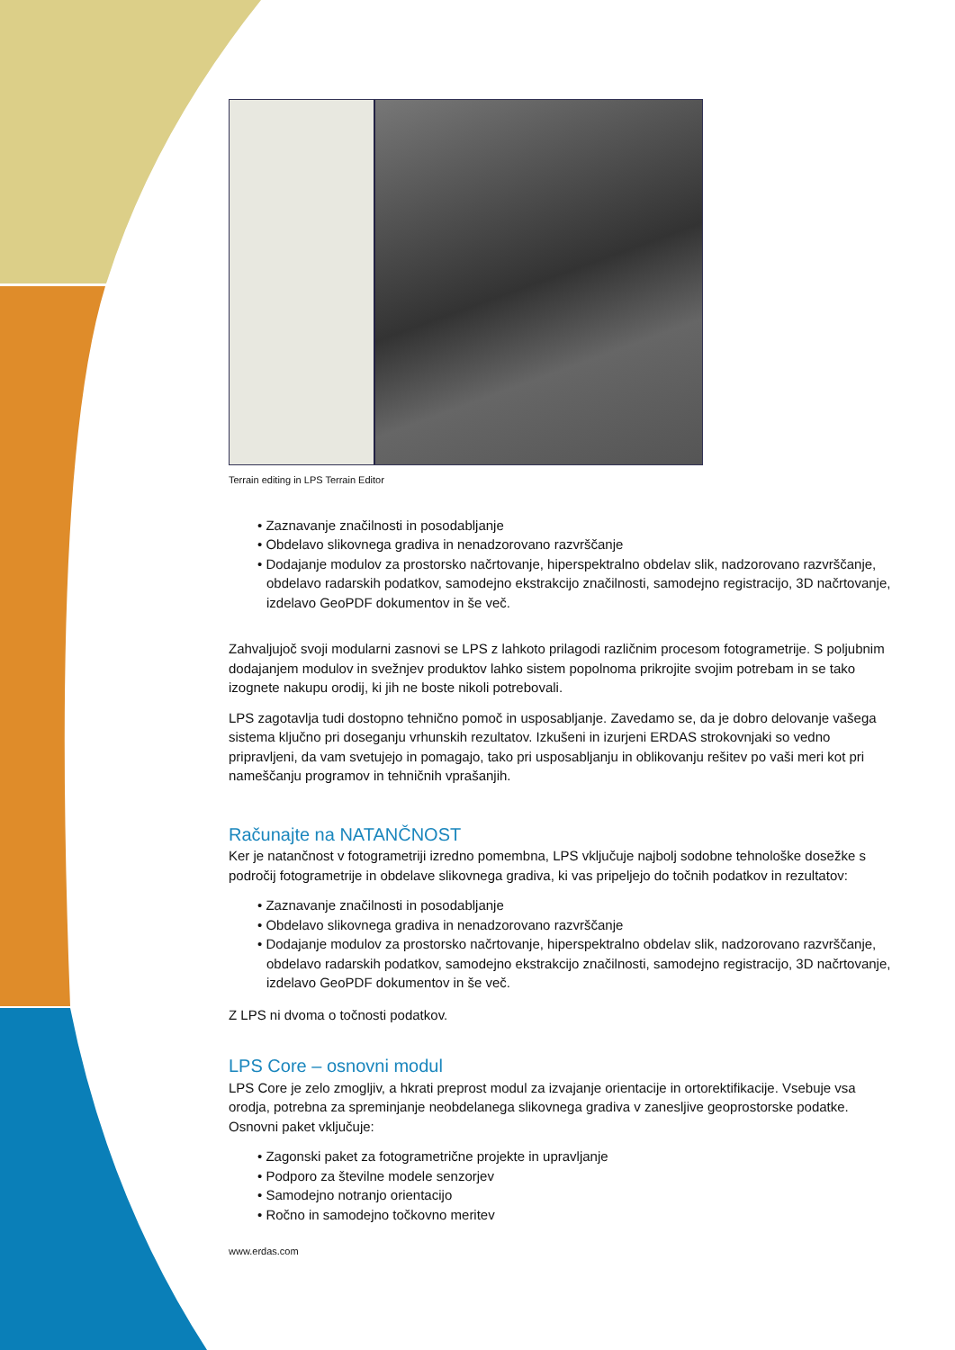Terrain editing in LPS Terrain Editor
• Zaznavanje značilnosti in posodabljanje
• Obdelavo slikovnega gradiva in nenadzorovano razvrščanje
• Dodajanje modulov za prostorsko načrtovanje, hiperspektralno obdelav slik, nadzorovano razvrščanje, obdelavo radarskih podatkov, samodejno ekstrakcijo značilnosti, samodejno registracijo, 3D načrtovanje, izdelavo GeoPDF dokumentov in še več.
Zahvaljujoč svoji modularni zasnovi se LPS z lahkoto prilagodi različnim procesom fotogrametrije. S poljubnim dodajanjem modulov in svežnjev produktov lahko sistem popolnoma prikrojite svojim potrebam in se tako izognete nakupu orodij, ki jih ne boste nikoli potrebovali.
LPS zagotavlja tudi dostopno tehnično pomoč in usposabljanje. Zavedamo se, da je dobro delovanje vašega sistema ključno pri doseganju vrhunskih rezultatov. Izkušeni in izurjeni ERDAS strokovnjaki so vedno pripravljeni, da vam svetujejo in pomagajo, tako pri usposabljanju in oblikovanju rešitev po vaši meri kot pri nameščanju programov in tehničnih vprašanjih.
Računajte na NATANČNOST
Ker je natančnost v fotogrametriji izredno pomembna, LPS vključuje najbolj sodobne tehnološke dosežke s področij fotogrametrije in obdelave slikovnega gradiva, ki vas pripeljejo do točnih podatkov in rezultatov:
• Zaznavanje značilnosti in posodabljanje
• Obdelavo slikovnega gradiva in nenadzorovano razvrščanje
• Dodajanje modulov za prostorsko načrtovanje, hiperspektralno obdelav slik, nadzorovano razvrščanje, obdelavo radarskih podatkov, samodejno ekstrakcijo značilnosti, samodejno registracijo, 3D načrtovanje, izdelavo GeoPDF dokumentov in še več.
Z LPS ni dvoma o točnosti podatkov.
LPS Core – osnovni modul
LPS Core je zelo zmogljiv, a hkrati preprost modul za izvajanje orientacije in ortorektifikacije. Vsebuje vsa orodja, potrebna za spreminjanje neobdelanega slikovnega gradiva v zanesljive geoprostorske podatke. Osnovni paket vključuje:
• Zagonski paket za fotogrametrične projekte in upravljanje
• Podporo za številne modele senzorjev
• Samodejno notranjo orientacijo
• Ročno in samodejno točkovno meritev
www.erdas.com